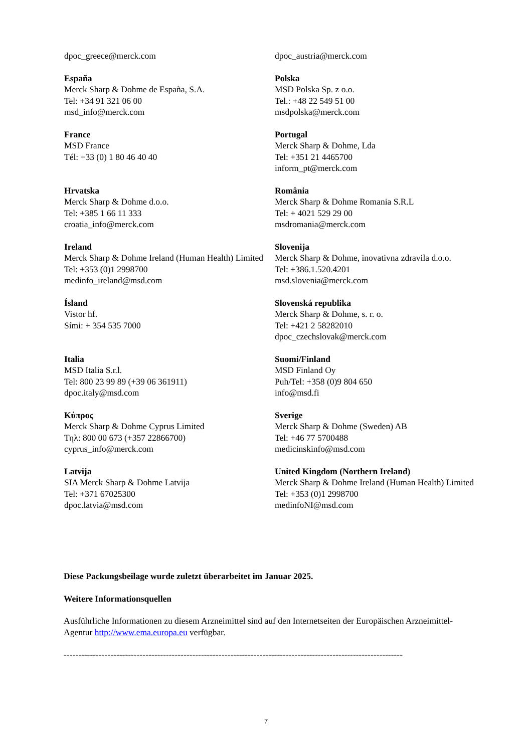| dpoc_greece@merck.com | dpoc_austria@merck.com |
| España Merck Sharp & Dohme de España, S.A. Tel: +34 91 321 06 00 msd_info@merck.com | Polska MSD Polska Sp. z o.o. Tel.: +48 22 549 51 00 msdpolska@merck.com |
| France MSD France Tél: +33 (0) 1 80 46 40 40 | Portugal Merck Sharp & Dohme, Lda Tel: +351 21 4465700 inform_pt@merck.com |
| Hrvatska Merck Sharp & Dohme d.o.o. Tel: +385 1 66 11 333 croatia_info@merck.com | România Merck Sharp & Dohme Romania S.R.L Tel: + 4021 529 29 00 msdromania@merck.com |
| Ireland Merck Sharp & Dohme Ireland (Human Health) Limited Tel: +353 (0)1 2998700 medinfo_ireland@msd.com | Slovenija Merck Sharp & Dohme, inovativna zdravila d.o.o. Tel: +386.1.520.4201 msd.slovenia@merck.com |
| Ísland Vistor hf. Sími: + 354 535 7000 | Slovenská republika Merck Sharp & Dohme, s. r. o. Tel: +421 2 58282010 dpoc_czechslovak@merck.com |
| Italia MSD Italia S.r.l. Tel: 800 23 99 89 (+39 06 361911) dpoc.italy@msd.com | Suomi/Finland MSD Finland Oy Puh/Tel: +358 (0)9 804 650 info@msd.fi |
| Κύπρος Merck Sharp & Dohme Cyprus Limited Τηλ: 800 00 673 (+357 22866700) cyprus_info@merck.com | Sverige Merck Sharp & Dohme (Sweden) AB Tel: +46 77 5700488 medicinskinfo@msd.com |
| Latvija SIA Merck Sharp & Dohme Latvija Tel: +371 67025300 dpoc.latvia@msd.com | United Kingdom (Northern Ireland) Merck Sharp & Dohme Ireland (Human Health) Limited Tel: +353 (0)1 2998700 medinfoNI@msd.com |
Diese Packungsbeilage wurde zuletzt überarbeitet im Januar 2025.
Weitere Informationsquellen
Ausführliche Informationen zu diesem Arzneimittel sind auf den Internetseiten der Europäischen Arzneimittel-Agentur http://www.ema.europa.eu verfügbar.
--------------------------------------------------------------------------------------------------------------------
7